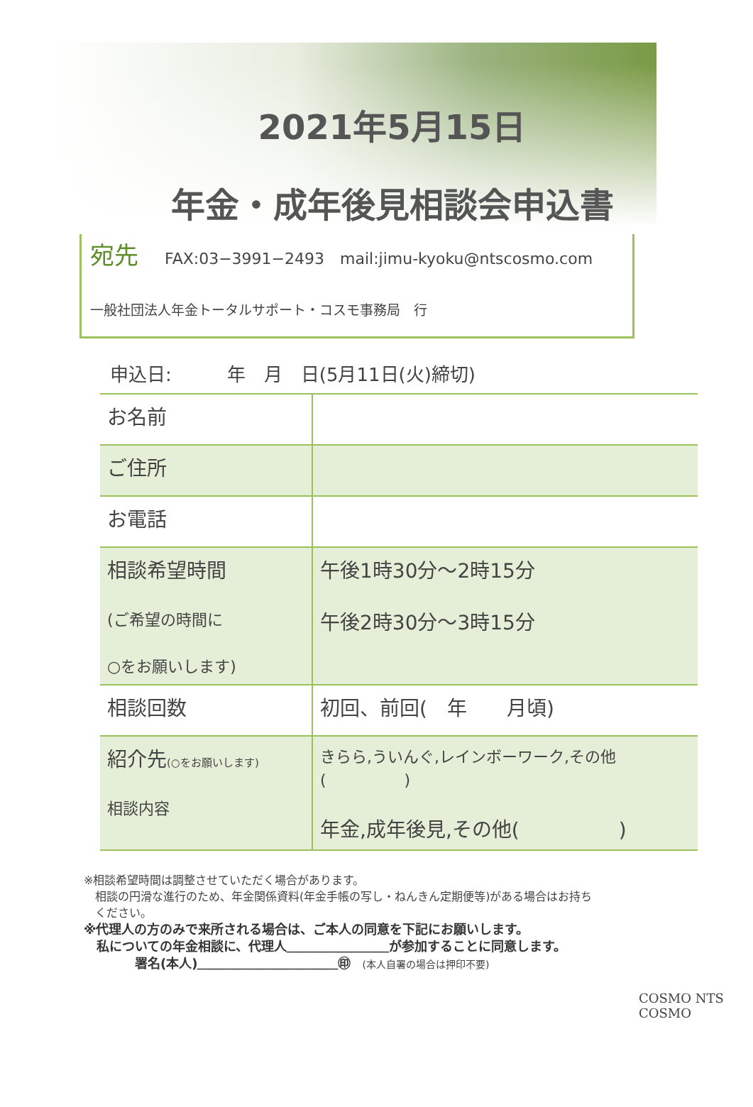2021年5月15日
年金・成年後見相談会申込書
宛先 FAX:03−3991−2493　mail:jimu-kyoku@ntscosmo.com
一般社団法人年金トータルサポート・コスモ事務局　行
申込日:　　　年　月　日(5月11日(火)締切)
| お名前 | |
| ご住所 | |
| お電話 | |
| 相談希望時間 (ご希望の時間に ○をお願いします) | 午後1時30分～2時15分 午後2時30分～3時15分 |
| 相談回数 | 初回、前回( 年 月頃) |
| 紹介先 (○をお願いします) 相談内容 | きらら,ういんぐ,レインボーワーク,その他( ) 年金,成年後見,その他( ) |
※相談希望時間は調整させていただく場合があります。
　相談の円滑な進行のため、年金関係資料(年金手帳の写し・ねんきん定期便等)がある場合はお持ち
　ください。
※代理人の方のみで来所される場合は、ご本人の同意を下記にお願いします。
　私についての年金相談に、代理人＿＿＿＿＿＿＿＿が参加することに同意します。
　　　　署名(本人)＿＿＿＿＿＿＿＿＿＿＿㊞　(本人自署の場合は押印不要)
COSMO NTS COSMO